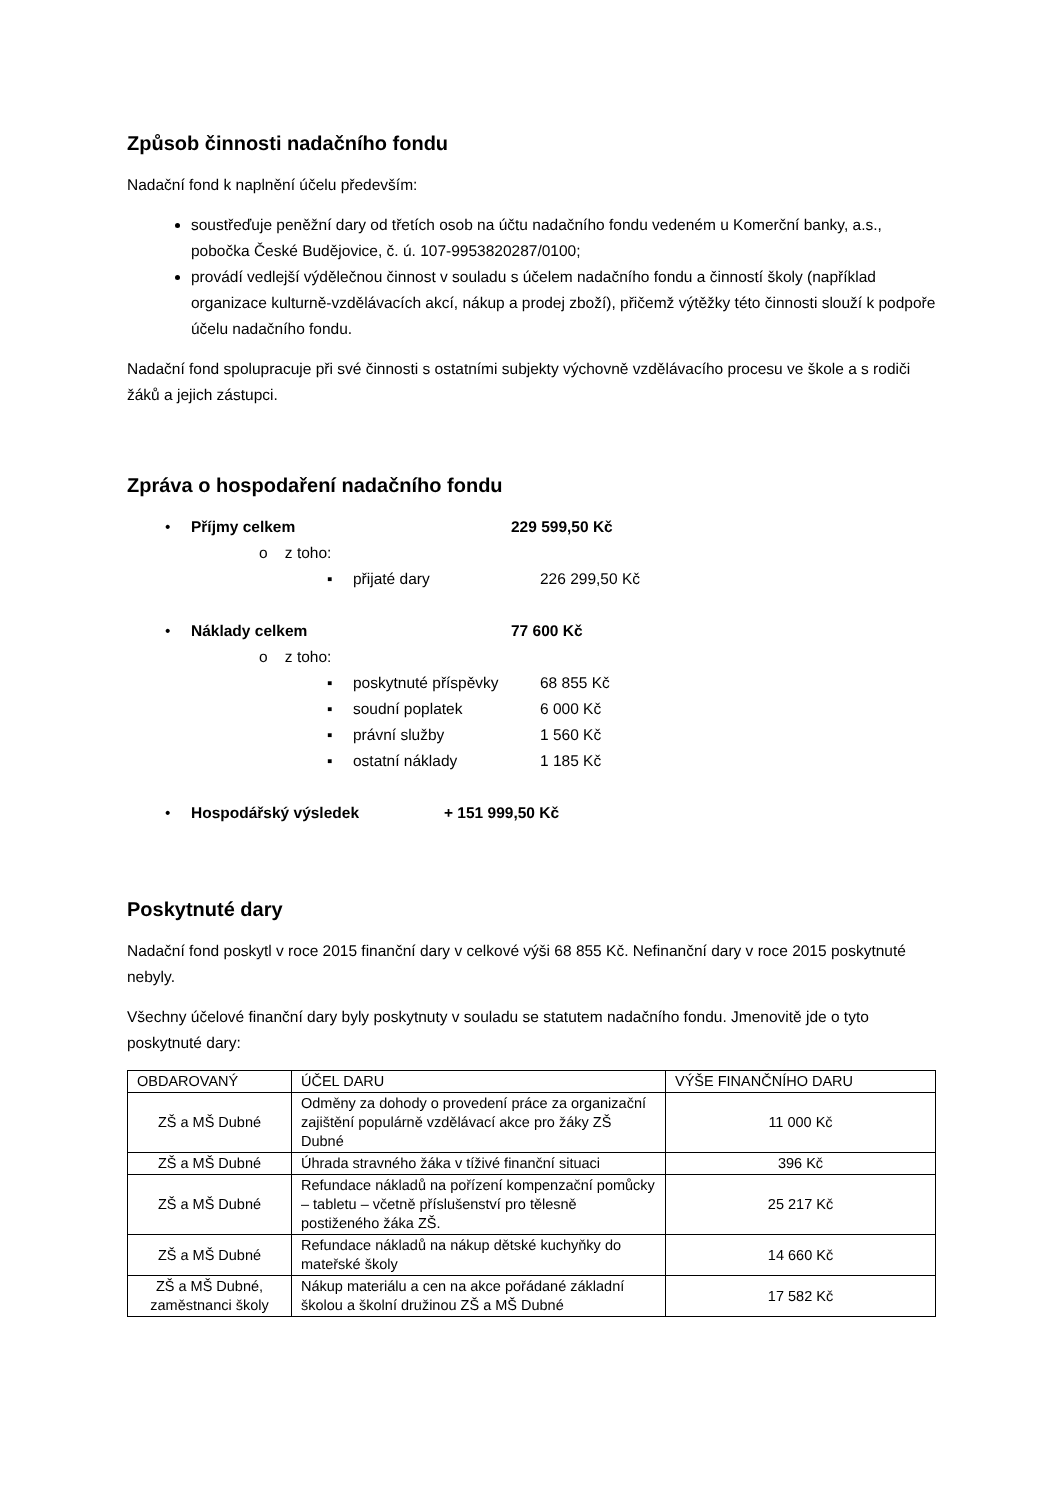Způsob činnosti nadačního fondu
Nadační fond k naplnění účelu především:
soustřeďuje peněžní dary od třetích osob na účtu nadačního fondu vedeném u Komerční banky, a.s., pobočka České Budějovice, č. ú. 107-9953820287/0100;
provádí vedlejší výdělečnou činnost v souladu s účelem nadačního fondu a činností školy (například organizace kulturně-vzdělávacích akcí, nákup a prodej zboží), přičemž výtěžky této činnosti slouží k podpoře účelu nadačního fondu.
Nadační fond spolupracuje při své činnosti s ostatními subjekty výchovně vzdělávacího procesu ve škole a s rodiči žáků a jejich zástupci.
Zpráva o hospodaření nadačního fondu
• Příjmy celkem 229 599,50 Kč
o z toho:
▪ přijaté dary 226 299,50 Kč
• Náklady celkem 77 600 Kč
o z toho:
▪ poskytnuté příspěvky 68 855 Kč
▪ soudní poplatek 6 000 Kč
▪ právní služby 1 560 Kč
▪ ostatní náklady 1 185 Kč
• Hospodářský výsledek + 151 999,50 Kč
Poskytnuté dary
Nadační fond poskytl v roce 2015 finanční dary v celkové výši 68 855 Kč. Nefinanční dary v roce 2015 poskytnuté nebyly.
Všechny účelové finanční dary byly poskytnuty v souladu se statutem nadačního fondu. Jmenovitě jde o tyto poskytnuté dary:
| OBDAROVANÝ | ÚČEL DARU | VÝŠE FINANČNÍHO DARU |
| --- | --- | --- |
| ZŠ a MŠ Dubné | Odměny za dohody o provedení práce za organizační zajištění populárně vzdělávací akce pro žáky ZŠ Dubné | 11 000 Kč |
| ZŠ a MŠ Dubné | Úhrada stravného žáka v tíživé finanční situaci | 396 Kč |
| ZŠ a MŠ Dubné | Refundace nákladů na pořízení kompenzační pomůcky – tabletu – včetně příslušenství pro tělesně postiženého žáka ZŠ. | 25 217 Kč |
| ZŠ a MŠ Dubné | Refundace nákladů na nákup dětské kuchyňky do mateřské školy | 14 660 Kč |
| ZŠ a MŠ Dubné, zaměstnanci školy | Nákup materiálu a cen na akce pořádané základní školou a školní družinou ZŠ a MŠ Dubné | 17 582 Kč |